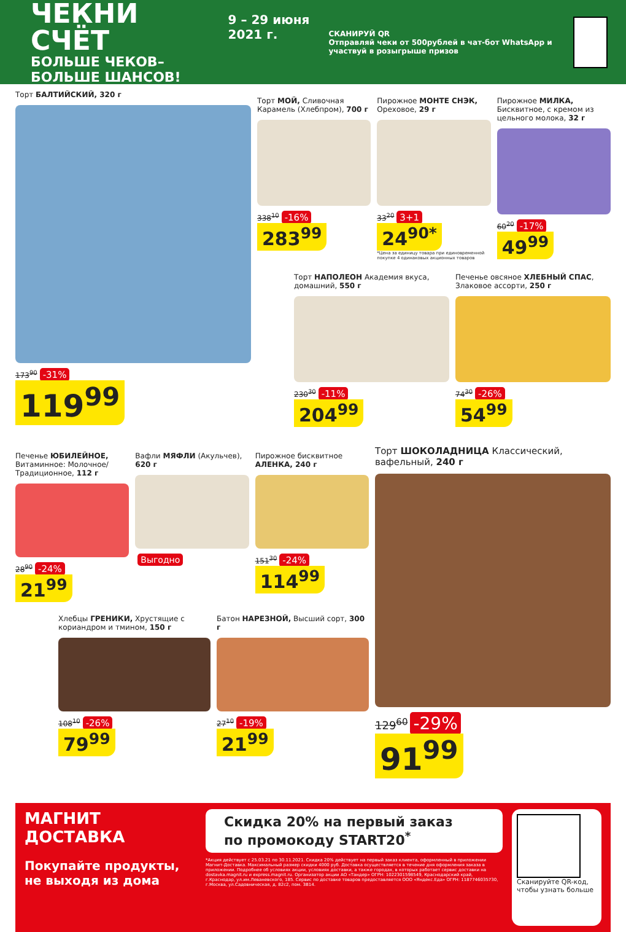ЧЕКНИ СЧЁТ
БОЛЬШЕ ЧЕКОВ–БОЛЬШЕ ШАНСОВ!
9 – 29 июня 2021 г.
СКАНИРУЙ QR
Отправляй чеки от 500рублей в чат-бот WhatsApp и участвуй в розыгрыше призов
Торт БАЛТИЙСКИЙ, 320 г
173<sup>90</sup> -31%
119<sup>99</sup>
Торт МОЙ, Сливочная Карамель (Хлебпром), 700 г
338<sup>10</sup> -16%
283<sup>99</sup>
Пирожное МОНТЕ СНЭК, Ореховое, 29 г
33<sup>20</sup> 3+1
24<sup>90*</sup>
*Цена за единицу товара при единовременной покупке 4 одинаковых акционных товаров
Пирожное МИЛКА, Бисквитное, с кремом из цельного молока, 32 г
60<sup>20</sup> -17%
49<sup>99</sup>
Торт НАПОЛЕОН Академия вкуса, домашний, 550 г
230<sup>30</sup> -11%
204<sup>99</sup>
Печенье овсяное ХЛЕБНЫЙ СПАС, Злаковое ассорти, 250 г
74<sup>30</sup> -26%
54<sup>99</sup>
Печенье ЮБИЛЕЙНОЕ, Витаминное: Молочное/ Традиционное, 112 г
28<sup>90</sup> -24%
21<sup>99</sup>
Вафли МЯФЛИ (Акульчев), 620 г
Выгодно
Пирожное бисквитное АЛЕНКА, 240 г
151<sup>30</sup> -24%
114<sup>99</sup>
Хлебцы ГРЕНИКИ, Хрустящие с кориандром и тмином, 150 г
108<sup>10</sup> -26%
79<sup>99</sup>
Батон НАРЕЗНОЙ, Высший сорт, 300 г
27<sup>10</sup> -19%
21<sup>99</sup>
Торт ШОКОЛАДНИЦА Классический, вафельный, 240 г
129<sup>60</sup> -29%
91<sup>99</sup>
МАГНИТ
ДОСТАВКА
Покупайте продукты, не выходя из дома
Скидка 20% на первый заказ
по промокоду START20<sup>*</sup>
*Акция действует с 25.03.21 по 30.11.2021. Скидка 20% действует на первый заказ клиента, оформленный в приложении Магнит-Доставка. Максимальный размер скидки 4000 руб. Доставка осуществляется в течение дня оформления заказа в приложении. Подробнее об условиях акции, условиях доставки, а также городах, в которых работает сервис доставки на dostavka.magnit.ru и express.magnit.ru. Организатор акции АО «Тандер» ОГРН: 1022301598549, Краснодарский край, г.Краснодар, ул.им.Леваневского, 185. Сервис по доставке товаров предоставляется ООО «Яндекс.Еда» ОГРН: 1187746035730, г.Москва, ул.Садовническая, д. 82с2, пом. 3В14.
Сканируйте QR-код, чтобы узнать больше